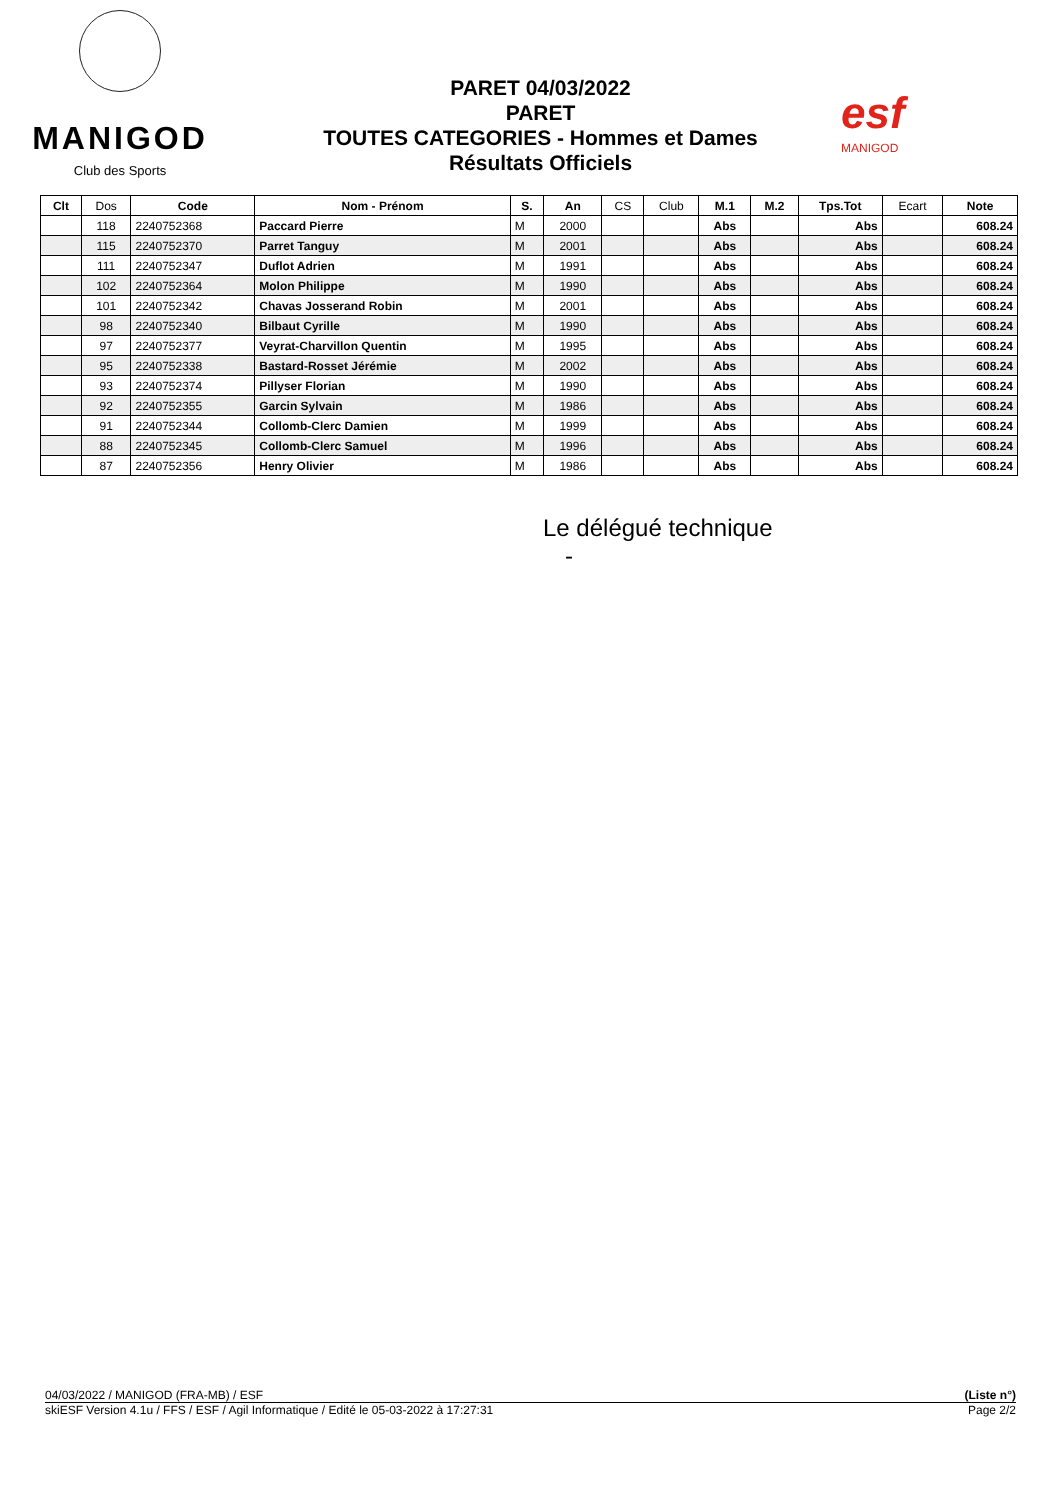MANIGOD
Club des Sports
PARET 04/03/2022
PARET
TOUTES CATEGORIES - Hommes et Dames
Résultats Officiels
esf
MANIGOD
| Clt | Dos | Code | Nom - Prénom | S. | An | CS | Club | M.1 | M.2 | Tps.Tot | Ecart | Note |
| --- | --- | --- | --- | --- | --- | --- | --- | --- | --- | --- | --- | --- |
| | 118 | 2240752368 | Paccard Pierre | M | 2000 | | | Abs | | Abs | | 608.24 |
| | 115 | 2240752370 | Parret Tanguy | M | 2001 | | | Abs | | Abs | | 608.24 |
| | 111 | 2240752347 | Duflot Adrien | M | 1991 | | | Abs | | Abs | | 608.24 |
| | 102 | 2240752364 | Molon Philippe | M | 1990 | | | Abs | | Abs | | 608.24 |
| | 101 | 2240752342 | Chavas Josserand Robin | M | 2001 | | | Abs | | Abs | | 608.24 |
| | 98 | 2240752340 | Bilbaut Cyrille | M | 1990 | | | Abs | | Abs | | 608.24 |
| | 97 | 2240752377 | Veyrat-Charvillon Quentin | M | 1995 | | | Abs | | Abs | | 608.24 |
| | 95 | 2240752338 | Bastard-Rosset Jérémie | M | 2002 | | | Abs | | Abs | | 608.24 |
| | 93 | 2240752374 | Pillyser Florian | M | 1990 | | | Abs | | Abs | | 608.24 |
| | 92 | 2240752355 | Garcin Sylvain | M | 1986 | | | Abs | | Abs | | 608.24 |
| | 91 | 2240752344 | Collomb-Clerc Damien | M | 1999 | | | Abs | | Abs | | 608.24 |
| | 88 | 2240752345 | Collomb-Clerc Samuel | M | 1996 | | | Abs | | Abs | | 608.24 |
| | 87 | 2240752356 | Henry Olivier | M | 1986 | | | Abs | | Abs | | 608.24 |
Le délégué technique
-
04/03/2022 / MANIGOD (FRA-MB) / ESF (Liste n°)
skiESF Version 4.1u / FFS / ESF / Agil Informatique / Edité le 05-03-2022 à 17:27:31 Page 2/2